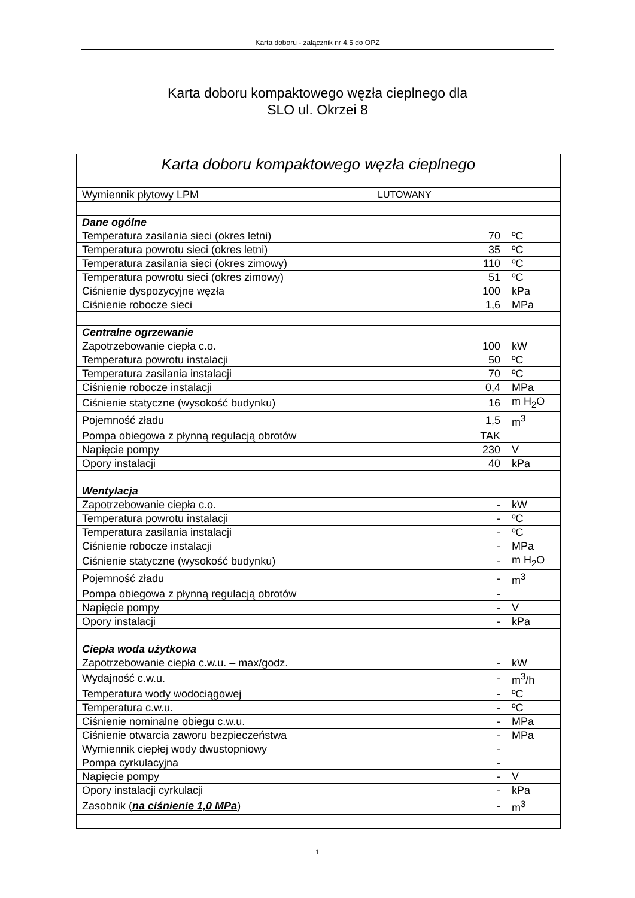Karta doboru - załącznik nr 4.5 do OPZ
Karta doboru kompaktowego węzła cieplnego dla
SLO ul. Okrzei 8
| Karta doboru kompaktowego węzła cieplnego | | |
| Wymiennik płytowy LPM | LUTOWANY | |
| Dane ogólne | | |
| Temperatura zasilania sieci (okres letni) | 70 | ºC |
| Temperatura powrotu sieci (okres letni) | 35 | ºC |
| Temperatura zasilania sieci (okres zimowy) | 110 | ºC |
| Temperatura powrotu sieci (okres zimowy) | 51 | ºC |
| Ciśnienie dyspozycyjne węzła | 100 | kPa |
| Ciśnienie robocze sieci | 1,6 | MPa |
| Centralne ogrzewanie | | |
| Zapotrzebowanie ciepła c.o. | 100 | kW |
| Temperatura powrotu instalacji | 50 | ºC |
| Temperatura zasilania instalacji | 70 | ºC |
| Ciśnienie robocze instalacji | 0,4 | MPa |
| Ciśnienie statyczne (wysokość budynku) | 16 | m H<sub>2</sub>O |
| Pojemność zładu | 1,5 | m<sup>3</sup> |
| Pompa obiegowa z płynną regulacją obrotów | TAK | |
| Napięcie pompy | 230 | V |
| Opory instalacji | 40 | kPa |
| Wentylacja | | |
| Zapotrzebowanie ciepła c.o. | - | kW |
| Temperatura powrotu instalacji | - | ºC |
| Temperatura zasilania instalacji | - | ºC |
| Ciśnienie robocze instalacji | - | MPa |
| Ciśnienie statyczne (wysokość budynku) | - | m H<sub>2</sub>O |
| Pojemność zładu | - | m<sup>3</sup> |
| Pompa obiegowa z płynną regulacją obrotów | - | |
| Napięcie pompy | - | V |
| Opory instalacji | - | kPa |
| Ciepła woda użytkowa | | |
| Zapotrzebowanie ciepła c.w.u. – max/godz. | - | kW |
| Wydajność c.w.u. | - | m<sup>3</sup>/h |
| Temperatura wody wodociągowej | - | ºC |
| Temperatura c.w.u. | - | ºC |
| Ciśnienie nominalne obiegu c.w.u. | - | MPa |
| Ciśnienie otwarcia zaworu bezpieczeństwa | - | MPa |
| Wymiennik ciepłej wody dwustopniowy | - | |
| Pompa cyrkulacyjna | - | |
| Napięcie pompy | - | V |
| Opory instalacji cyrkulacji | - | kPa |
| Zasobnik ( na ciśnienie 1,0 MPa ) | - | m<sup>3</sup> |
1